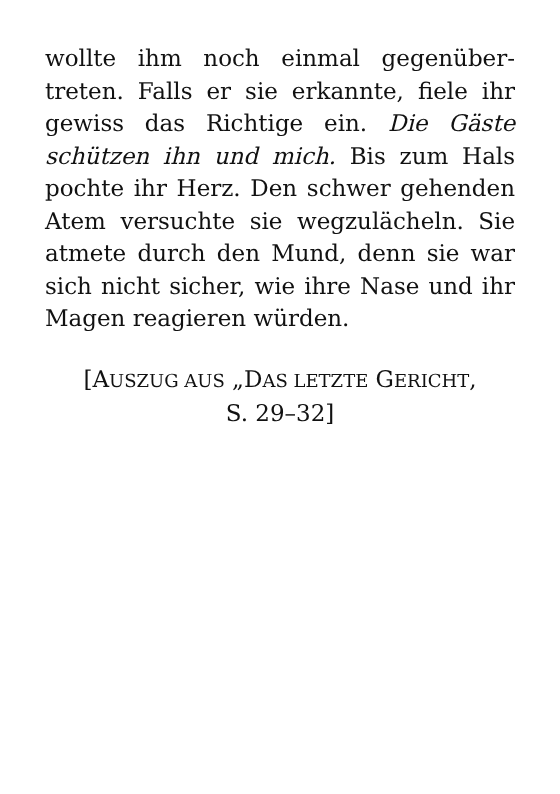wollte ihm noch einmal gegenüber­treten. Falls er sie erkannte, fiele ihr gewiss das Richtige ein. Die Gäste schützen ihn und mich. Bis zum Hals pochte ihr Herz. Den schwer gehen­den Atem versuchte sie wegzulä­cheln. Sie atmete durch den Mund, denn sie war sich nicht sicher, wie ihre Nase und ihr Magen reagieren würden.
[AUSZUG AUS „DAS LETZTE GERICHT,
S. 29–32]